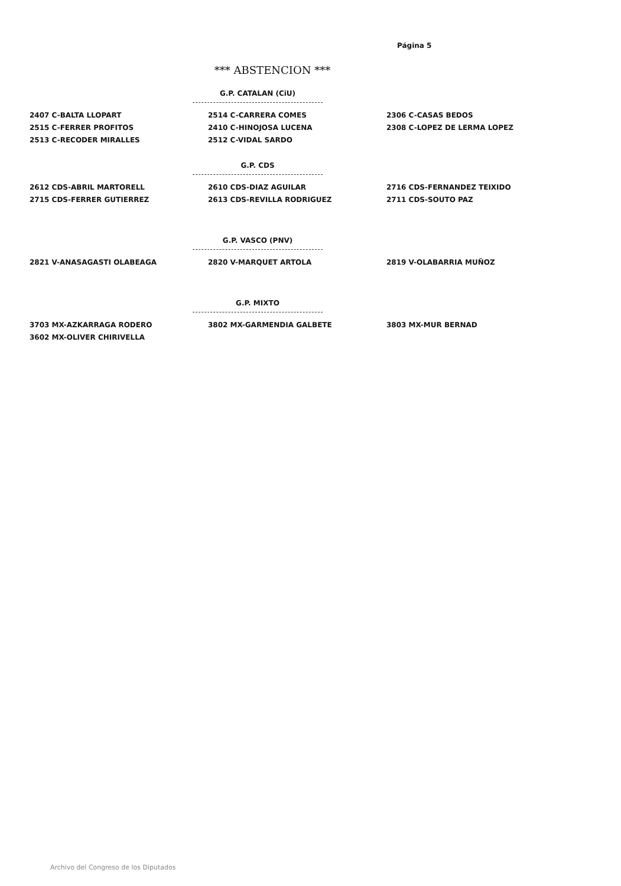Página 5
*** ABSTENCION ***
G.P. CATALAN (CiU)
| 2407 C-BALTA LLOPART | 2514 C-CARRERA COMES | 2306 C-CASAS BEDOS |
| 2515 C-FERRER PROFITOS | 2410 C-HINOJOSA LUCENA | 2308 C-LOPEZ DE LERMA LOPEZ |
| 2513 C-RECODER MIRALLES | 2512 C-VIDAL SARDO | |
G.P. CDS
| 2612 CDS-ABRIL MARTORELL | 2610 CDS-DIAZ AGUILAR | 2716 CDS-FERNANDEZ TEIXIDO |
| 2715 CDS-FERRER GUTIERREZ | 2613 CDS-REVILLA RODRIGUEZ | 2711 CDS-SOUTO PAZ |
G.P. VASCO (PNV)
| 2821 V-ANASAGASTI OLABEAGA | 2820 V-MARQUET ARTOLA | 2819 V-OLABARRIA MUÑOZ |
G.P. MIXTO
| 3703 MX-AZKARRAGA RODERO | 3802 MX-GARMENDIA GALBETE | 3803 MX-MUR BERNAD |
| 3602 MX-OLIVER CHIRIVELLA | | |
Archivo del Congreso de los Diputados